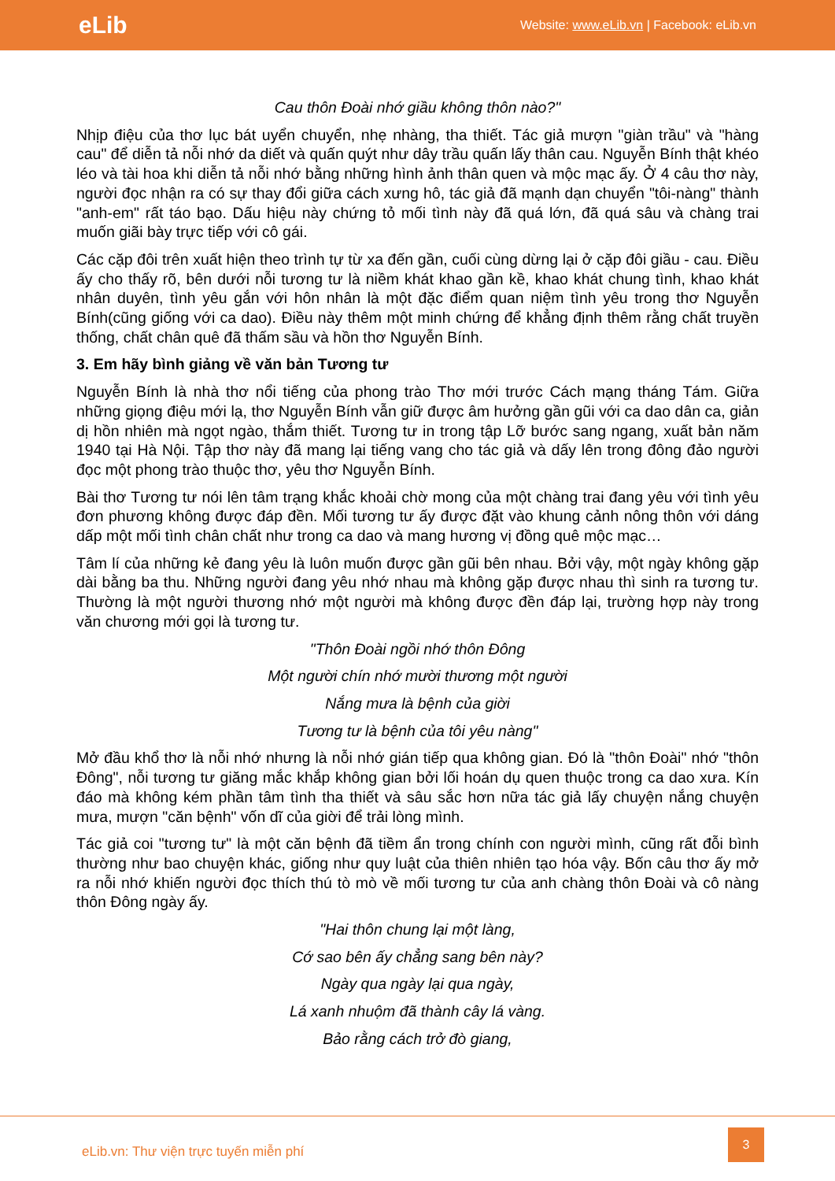eLib Website: www.eLib.vn | Facebook: eLib.vn
Cau thôn Đoài nhớ giầu không thôn nào?"
Nhịp điệu của thơ lục bát uyển chuyển, nhẹ nhàng, tha thiết. Tác giả mượn "giàn trầu" và "hàng cau" để diễn tả nỗi nhớ da diết và quấn quýt như dây trầu quấn lấy thân cau. Nguyễn Bính thật khéo léo và tài hoa khi diễn tả nỗi nhớ bằng những hình ảnh thân quen và mộc mạc ấy. Ở 4 câu thơ này, người đọc nhận ra có sự thay đổi giữa cách xưng hô, tác giả đã mạnh dạn chuyển "tôi-nàng" thành "anh-em" rất táo bạo. Dấu hiệu này chứng tỏ mối tình này đã quá lớn, đã quá sâu và chàng trai muốn giãi bày trực tiếp với cô gái.
Các cặp đôi trên xuất hiện theo trình tự từ xa đến gần, cuối cùng dừng lại ở cặp đôi giầu - cau. Điều ấy cho thấy rõ, bên dưới nỗi tương tư là niềm khát khao gần kề, khao khát chung tình, khao khát nhân duyên, tình yêu gắn với hôn nhân là một đặc điểm quan niệm tình yêu trong thơ Nguyễn Bính(cũng giống với ca dao). Điều này thêm một minh chứng để khẳng định thêm rằng chất truyền thống, chất chân quê đã thấm sầu và hồn thơ Nguyễn Bính.
3. Em hãy bình giảng về văn bản Tương tư
Nguyễn Bính là nhà thơ nổi tiếng của phong trào Thơ mới trước Cách mạng tháng Tám. Giữa những giọng điệu mới lạ, thơ Nguyễn Bính vẫn giữ được âm hưởng gần gũi với ca dao dân ca, giản dị hồn nhiên mà ngọt ngào, thắm thiết. Tương tư in trong tập Lỡ bước sang ngang, xuất bản năm 1940 tại Hà Nội. Tập thơ này đã mang lại tiếng vang cho tác giả và dấy lên trong đông đảo người đọc một phong trào thuộc thơ, yêu thơ Nguyễn Bính.
Bài thơ Tương tư nói lên tâm trạng khắc khoải chờ mong của một chàng trai đang yêu với tình yêu đơn phương không được đáp đền. Mối tương tư ấy được đặt vào khung cảnh nông thôn với dáng dấp một mối tình chân chất như trong ca dao và mang hương vị đồng quê mộc mạc…
Tâm lí của những kẻ đang yêu là luôn muốn được gần gũi bên nhau. Bởi vậy, một ngày không gặp dài bằng ba thu. Những người đang yêu nhớ nhau mà không gặp được nhau thì sinh ra tương tư. Thường là một người thương nhớ một người mà không được đền đáp lại, trường hợp này trong văn chương mới gọi là tương tư.
"Thôn Đoài ngồi nhớ thôn Đông
Một người chín nhớ mười thương một người
Nắng mưa là bệnh của giời
Tương tư là bệnh của tôi yêu nàng"
Mở đầu khổ thơ là nỗi nhớ nhưng là nỗi nhớ gián tiếp qua không gian. Đó là "thôn Đoài" nhớ "thôn Đông", nỗi tương tư giăng mắc khắp không gian bởi lối hoán dụ quen thuộc trong ca dao xưa. Kín đáo mà không kém phần tâm tình tha thiết và sâu sắc hơn nữa tác giả lấy chuyện nắng chuyện mưa, mượn "căn bệnh" vốn dĩ của giời để trải lòng mình.
Tác giả coi "tương tư" là một căn bệnh đã tiềm ẩn trong chính con người mình, cũng rất đỗi bình thường như bao chuyện khác, giống như quy luật của thiên nhiên tạo hóa vậy. Bốn câu thơ ấy mở ra nỗi nhớ khiến người đọc thích thú tò mò về mối tương tư của anh chàng thôn Đoài và cô nàng thôn Đông ngày ấy.
"Hai thôn chung lại một làng,
Cớ sao bên ấy chẳng sang bên này?
Ngày qua ngày lại qua ngày,
Lá xanh nhuộm đã thành cây lá vàng.
Bảo rằng cách trở đò giang,
eLib.vn: Thư viện trực tuyến miễn phí
3